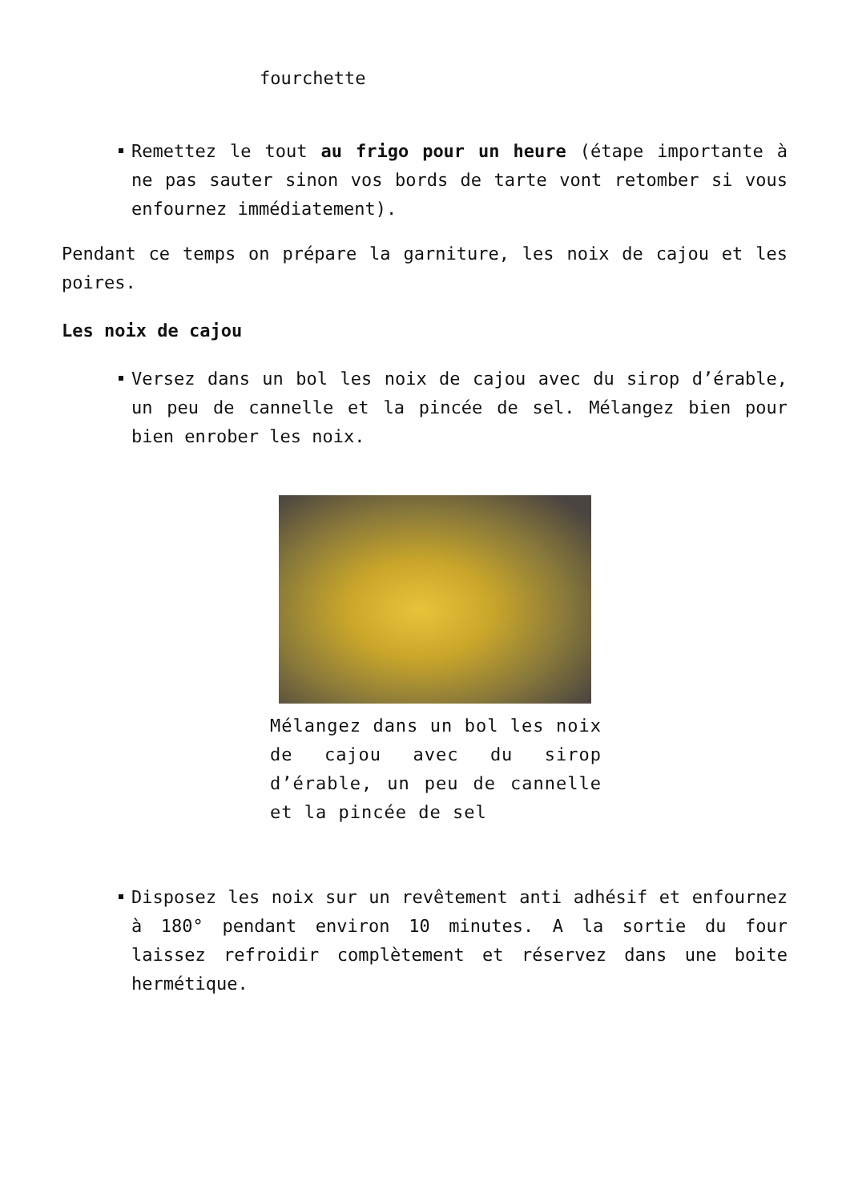fourchette
Remettez le tout au frigo pour un heure (étape importante à ne pas sauter sinon vos bords de tarte vont retomber si vous enfournez immédiatement).
Pendant ce temps on prépare la garniture, les noix de cajou et les poires.
Les noix de cajou
Versez dans un bol les noix de cajou avec du sirop d’érable, un peu de cannelle et la pincée de sel. Mélangez bien pour bien enrober les noix.
Mélangez dans un bol les noix de cajou avec du sirop d’érable, un peu de cannelle et la pincée de sel
Disposez les noix sur un revêtement anti adhésif et enfournez à 180° pendant environ 10 minutes. A la sortie du four laissez refroidir complètement et réservez dans une boite hermétique.